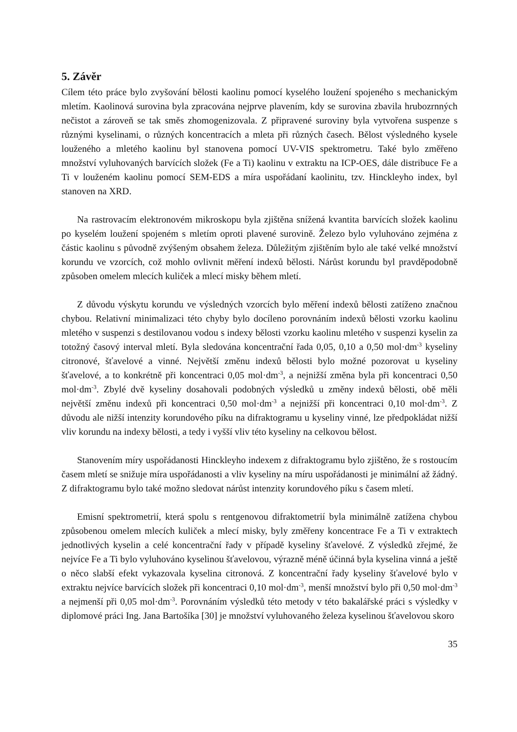5. Závěr
Cílem této práce bylo zvyšování bělosti kaolinu pomocí kyselého loužení spojeného s mechanickým mletím. Kaolinová surovina byla zpracována nejprve plavením, kdy se surovina zbavila hrubozrnných nečistot a zároveň se tak směs zhomogenizovala. Z připravené suroviny byla vytvořena suspenze s různými kyselinami, o různých koncentracích a mleta při různých časech. Bělost výsledného kysele louženého a mletého kaolinu byl stanovena pomocí UV-VIS spektrometru. Také bylo změřeno množství vyluhovaných barvících složek (Fe a Ti) kaolinu v extraktu na ICP-OES, dále distribuce Fe a Ti v louženém kaolinu pomocí SEM-EDS a míra uspořádaní kaolinitu, tzv. Hinckleyho index, byl stanoven na XRD.
Na rastrovacím elektronovém mikroskopu byla zjištěna snížená kvantita barvících složek kaolinu po kyselém loužení spojeném s mletím oproti plavené surovině. Železo bylo vyluhováno zejména z částic kaolinu s původně zvýšeným obsahem železa. Důležitým zjištěním bylo ale také velké množství korundu ve vzorcích, což mohlo ovlivnit měření indexů bělosti. Nárůst korundu byl pravděpodobně způsoben omelem mlecích kuliček a mlecí misky během mletí.
Z důvodu výskytu korundu ve výsledných vzorcích bylo měření indexů bělosti zatíženo značnou chybou. Relativní minimalizaci této chyby bylo docíleno porovnáním indexů bělosti vzorku kaolinu mletého v suspenzi s destilovanou vodou s indexy bělosti vzorku kaolinu mletého v suspenzi kyselin za totožný časový interval mletí. Byla sledována koncentrační řada 0,05, 0,10 a 0,50 mol·dm<sup>-3</sup> kyseliny citronové, šťavelové a vinné. Největší změnu indexů bělosti bylo možné pozorovat u kyseliny šťavelové, a to konkrétně při koncentraci 0,05 mol·dm<sup>-3</sup>, a nejnižší změna byla při koncentraci 0,50 mol·dm<sup>-3</sup>. Zbylé dvě kyseliny dosahovali podobných výsledků u změny indexů bělosti, obě měli největší změnu indexů při koncentraci 0,50 mol·dm<sup>-3</sup> a nejnižší při koncentraci 0,10 mol·dm<sup>-3</sup>. Z důvodu ale nižší intenzity korundového píku na difraktogramu u kyseliny vinné, lze předpokládat nižší vliv korundu na indexy bělosti, a tedy i vyšší vliv této kyseliny na celkovou bělost.
Stanovením míry uspořádanosti Hinckleyho indexem z difraktogramu bylo zjištěno, že s rostoucím časem mletí se snižuje míra uspořádanosti a vliv kyseliny na míru uspořádanosti je minimální až žádný. Z difraktogramu bylo také možno sledovat nárůst intenzity korundového píku s časem mletí.
Emisní spektrometrií, která spolu s rentgenovou difraktometrií byla minimálně zatížena chybou způsobenou omelem mlecích kuliček a mlecí misky, byly změřeny koncentrace Fe a Ti v extraktech jednotlivých kyselin a celé koncentrační řady v případě kyseliny šťavelové. Z výsledků zřejmé, že nejvíce Fe a Ti bylo vyluhováno kyselinou šťavelovou, výrazně méně účinná byla kyselina vinná a ještě o něco slabší efekt vykazovala kyselina citronová. Z koncentrační řady kyseliny šťavelové bylo v extraktu nejvíce barvících složek při koncentraci 0,10 mol·dm<sup>-3</sup>, menší množství bylo při 0,50 mol·dm<sup>-3</sup> a nejmenší při 0,05 mol·dm<sup>-3</sup>. Porovnáním výsledků této metody v této bakalářské práci s výsledky v diplomové práci Ing. Jana Bartošíka [30] je množství vyluhovaného železa kyselinou šťavelovou skoro
35